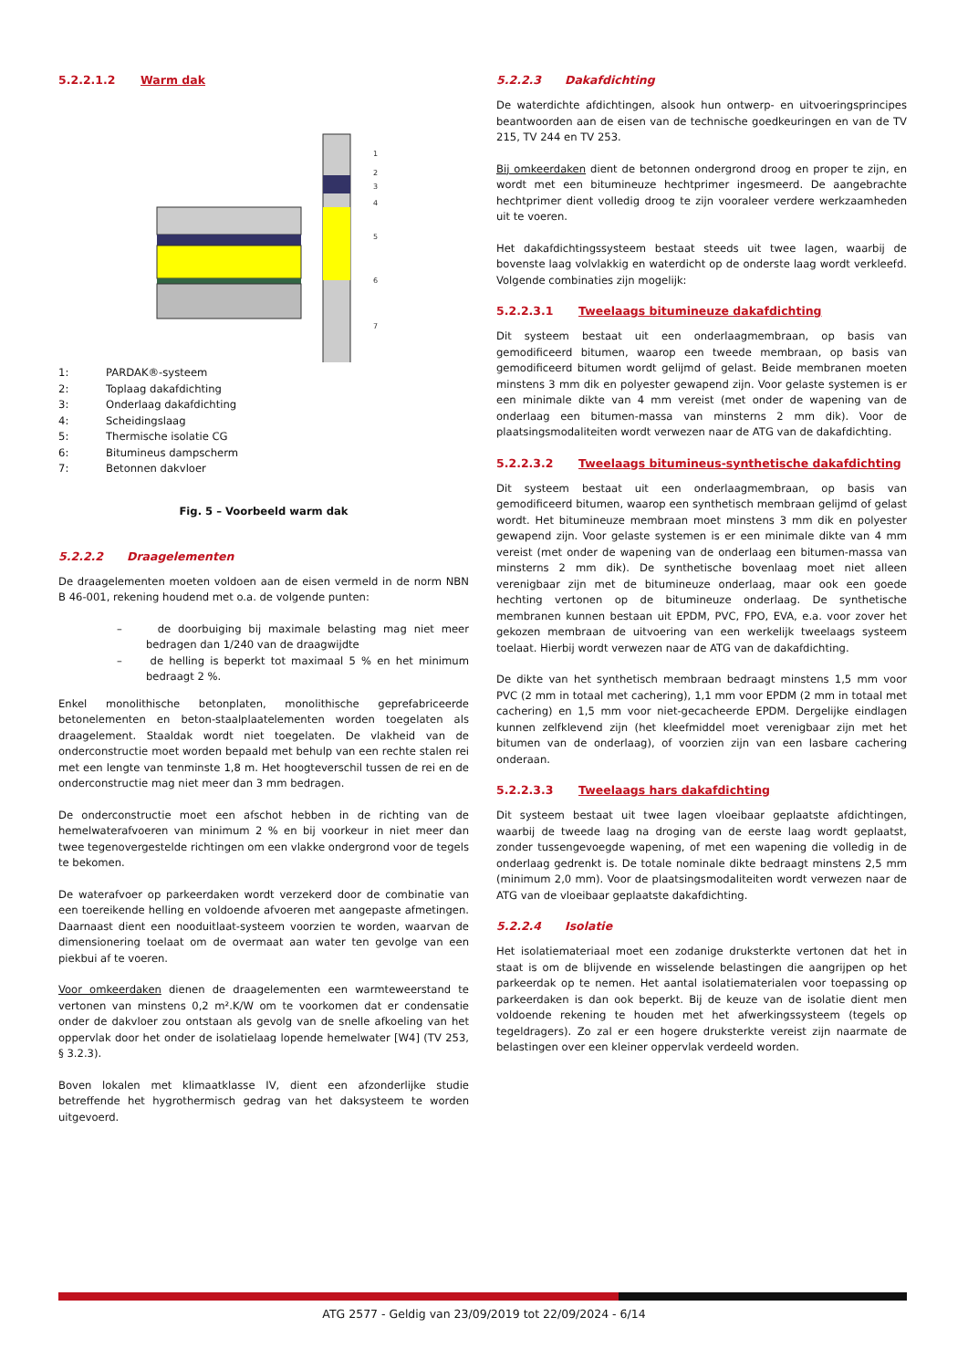5.2.2.1.2 Warm dak
1
2
3
4
5
6
7
1: PARDAK®-systeem
2: Toplaag dakafdichting
3: Onderlaag dakafdichting
4: Scheidingslaag
5: Thermische isolatie CG
6: Bitumineus dampscherm
7: Betonnen dakvloer
Fig. 5 – Voorbeeld warm dak
5.2.2.2 Draagelementen
De draagelementen moeten voldoen aan de eisen vermeld in de norm NBN B 46-001, rekening houdend met o.a. de volgende punten:
– de doorbuiging bij maximale belasting mag niet meer bedragen dan 1/240 van de draagwijdte
– de helling is beperkt tot maximaal 5 % en het minimum bedraagt 2 %.
Enkel monolithische betonplaten, monolithische geprefabriceerde betonelementen en beton-staalplaatelementen worden toegelaten als draagelement. Staaldak wordt niet toegelaten. De vlakheid van de onderconstructie moet worden bepaald met behulp van een rechte stalen rei met een lengte van tenminste 1,8 m. Het hoogteverschil tussen de rei en de onderconstructie mag niet meer dan 3 mm bedragen.
De onderconstructie moet een afschot hebben in de richting van de hemelwaterafvoeren van minimum 2 % en bij voorkeur in niet meer dan twee tegenovergestelde richtingen om een vlakke ondergrond voor de tegels te bekomen.
De waterafvoer op parkeerdaken wordt verzekerd door de combinatie van een toereikende helling en voldoende afvoeren met aangepaste afmetingen. Daarnaast dient een nooduitlaat-systeem voorzien te worden, waarvan de dimensionering toelaat om de overmaat aan water ten gevolge van een piekbui af te voeren.
Voor omkeerdaken dienen de draagelementen een warmteweerstand te vertonen van minstens 0,2 m².K/W om te voorkomen dat er condensatie onder de dakvloer zou ontstaan als gevolg van de snelle afkoeling van het oppervlak door het onder de isolatielaag lopende hemelwater [W4] (TV 253, § 3.2.3).
Boven lokalen met klimaatklasse IV, dient een afzonderlijke studie betreffende het hygrothermisch gedrag van het daksysteem te worden uitgevoerd.
5.2.2.3 Dakafdichting
De waterdichte afdichtingen, alsook hun ontwerp- en uitvoeringsprincipes beantwoorden aan de eisen van de technische goedkeuringen en van de TV 215, TV 244 en TV 253.
Bij omkeerdaken dient de betonnen ondergrond droog en proper te zijn, en wordt met een bitumineuze hechtprimer ingesmeerd. De aangebrachte hechtprimer dient volledig droog te zijn vooraleer verdere werkzaamheden uit te voeren.
Het dakafdichtingssysteem bestaat steeds uit twee lagen, waarbij de bovenste laag volvlakkig en waterdicht op de onderste laag wordt verkleefd. Volgende combinaties zijn mogelijk:
5.2.2.3.1 Tweelaags bitumineuze dakafdichting
Dit systeem bestaat uit een onderlaagmembraan, op basis van gemodificeerd bitumen, waarop een tweede membraan, op basis van gemodificeerd bitumen wordt gelijmd of gelast. Beide membranen moeten minstens 3 mm dik en polyester gewapend zijn. Voor gelaste systemen is er een minimale dikte van 4 mm vereist (met onder de wapening van de onderlaag een bitumen-massa van minsterns 2 mm dik). Voor de plaatsingsmodaliteiten wordt verwezen naar de ATG van de dakafdichting.
5.2.2.3.2 Tweelaags bitumineus-synthetische dakafdichting
Dit systeem bestaat uit een onderlaagmembraan, op basis van gemodificeerd bitumen, waarop een synthetisch membraan gelijmd of gelast wordt. Het bitumineuze membraan moet minstens 3 mm dik en polyester gewapend zijn. Voor gelaste systemen is er een minimale dikte van 4 mm vereist (met onder de wapening van de onderlaag een bitumen-massa van minsterns 2 mm dik). De synthetische bovenlaag moet niet alleen verenigbaar zijn met de bitumineuze onderlaag, maar ook een goede hechting vertonen op de bitumineuze onderlaag. De synthetische membranen kunnen bestaan uit EPDM, PVC, FPO, EVA, e.a. voor zover het gekozen membraan de uitvoering van een werkelijk tweelaags systeem toelaat. Hierbij wordt verwezen naar de ATG van de dakafdichting.
De dikte van het synthetisch membraan bedraagt minstens 1,5 mm voor PVC (2 mm in totaal met cachering), 1,1 mm voor EPDM (2 mm in totaal met cachering) en 1,5 mm voor niet-gecacheerde EPDM. Dergelijke eindlagen kunnen zelfklevend zijn (het kleefmiddel moet verenigbaar zijn met het bitumen van de onderlaag), of voorzien zijn van een lasbare cachering onderaan.
5.2.2.3.3 Tweelaags hars dakafdichting
Dit systeem bestaat uit twee lagen vloeibaar geplaatste afdichtingen, waarbij de tweede laag na droging van de eerste laag wordt geplaatst, zonder tussengevoegde wapening, of met een wapening die volledig in de onderlaag gedrenkt is. De totale nominale dikte bedraagt minstens 2,5 mm (minimum 2,0 mm). Voor de plaatsingsmodaliteiten wordt verwezen naar de ATG van de vloeibaar geplaatste dakafdichting.
5.2.2.4 Isolatie
Het isolatiemateriaal moet een zodanige druksterkte vertonen dat het in staat is om de blijvende en wisselende belastingen die aangrijpen op het parkeerdak op te nemen. Het aantal isolatiematerialen voor toepassing op parkeerdaken is dan ook beperkt. Bij de keuze van de isolatie dient men voldoende rekening te houden met het afwerkingssysteem (tegels op tegeldragers). Zo zal er een hogere druksterkte vereist zijn naarmate de belastingen over een kleiner oppervlak verdeeld worden.
ATG 2577 - Geldig van 23/09/2019 tot 22/09/2024 - 6/14